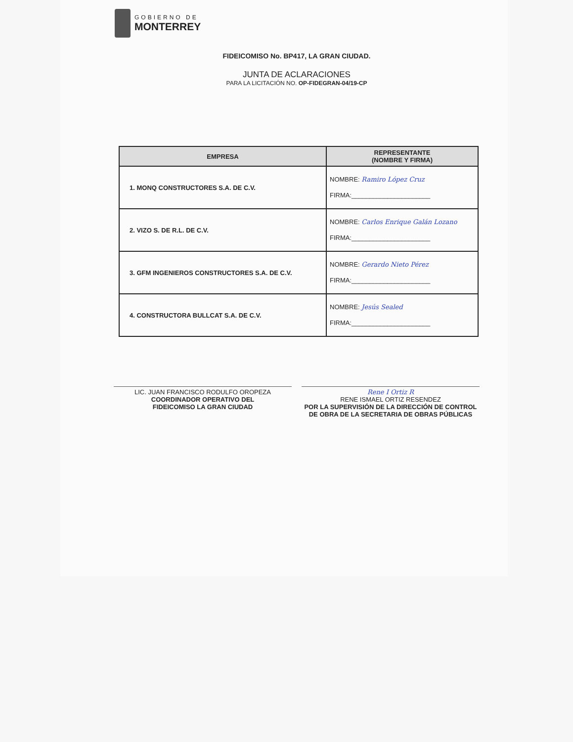GOBIERNO DE
MONTERREY
FIDEICOMISO No. BP417, LA GRAN CIUDAD.
JUNTA DE ACLARACIONES
PARA LA LICITACIÓN NO. OP-FIDEGRAN-04/19-CP
| EMPRESA | REPRESENTANTE (NOMBRE Y FIRMA) |
| --- | --- |
| 1. MONQ CONSTRUCTORES S.A. DE C.V. | NOMBRE: Ramiro López Cruz FIRMA:______________________ |
| 2. VIZO S. DE R.L. DE C.V. | NOMBRE: Carlos Enrique Galán Lozano FIRMA:______________________ |
| 3. GFM INGENIEROS CONSTRUCTORES S.A. DE C.V. | NOMBRE: Gerardo Nieto Pérez FIRMA:______________________ |
| 4. CONSTRUCTORA BULLCAT S.A. DE C.V. | NOMBRE: Jesús Sealed FIRMA:______________________ |
LIC. JUAN FRANCISCO RODULFO OROPEZA
COORDINADOR OPERATIVO DEL
FIDEICOMISO LA GRAN CIUDAD
Rene I Ortiz R
RENE ISMAEL ORTIZ RESENDEZ
POR LA SUPERVISIÓN DE LA DIRECCIÓN DE CONTROL DE OBRA DE LA SECRETARIA DE OBRAS PÚBLICAS